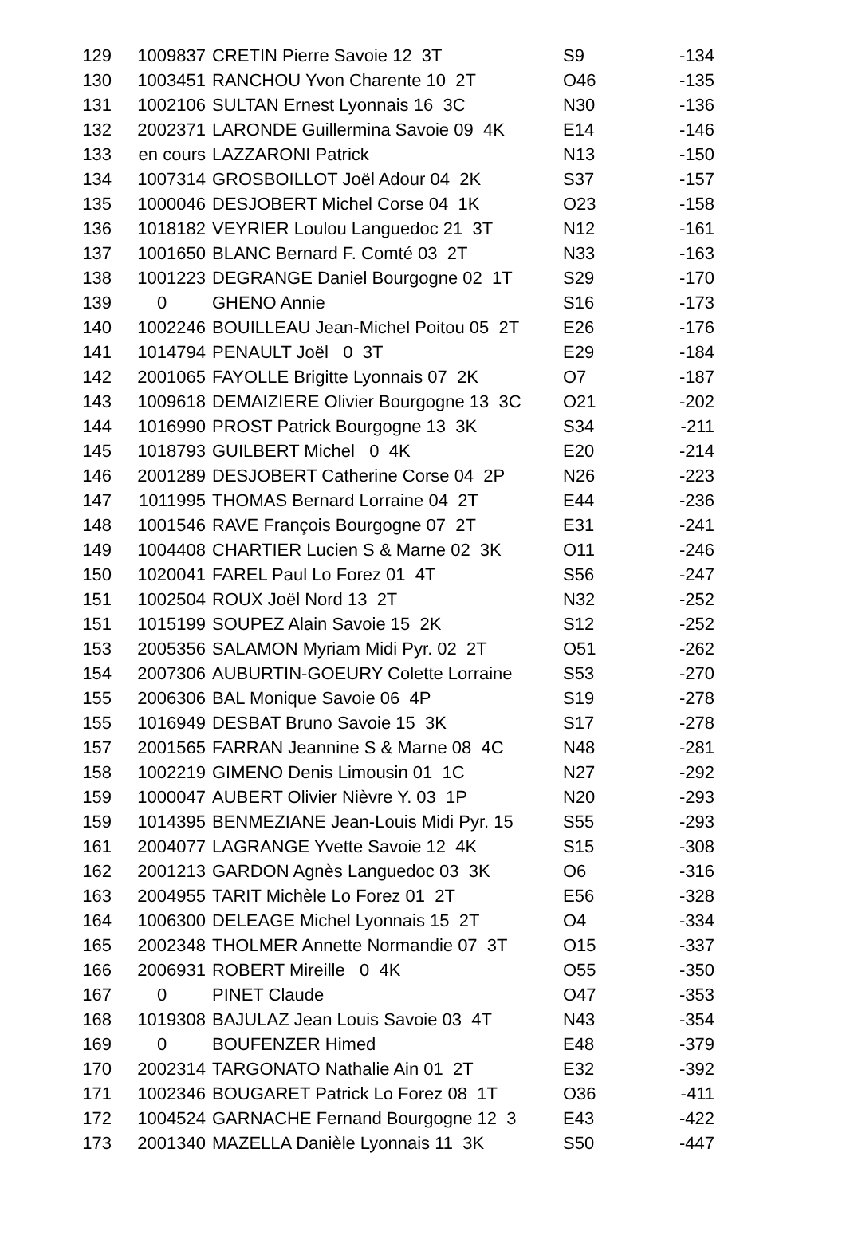| 129 | 1009837 | CRETIN Pierre Savoie 12 3T | S9 | -134 |
| 130 | 1003451 | RANCHOU Yvon Charente 10 2T | O46 | -135 |
| 131 | 1002106 | SULTAN Ernest Lyonnais 16 3C | N30 | -136 |
| 132 | 2002371 | LARONDE Guillermina Savoie 09 4K | E14 | -146 |
| 133 | en cours | LAZZARONI Patrick | N13 | -150 |
| 134 | 1007314 | GROSBOILLOT Joël Adour 04 2K | S37 | -157 |
| 135 | 1000046 | DESJOBERT Michel Corse 04 1K | O23 | -158 |
| 136 | 1018182 | VEYRIER Loulou Languedoc 21 3T | N12 | -161 |
| 137 | 1001650 | BLANC Bernard F. Comté 03 2T | N33 | -163 |
| 138 | 1001223 | DEGRANGE Daniel Bourgogne 02 1T | S29 | -170 |
| 139 | 0 | GHENO Annie | S16 | -173 |
| 140 | 1002246 | BOUILLEAU Jean-Michel Poitou 05 2T | E26 | -176 |
| 141 | 1014794 | PENAULT Joël 0 3T | E29 | -184 |
| 142 | 2001065 | FAYOLLE Brigitte Lyonnais 07 2K | O7 | -187 |
| 143 | 1009618 | DEMAIZIERE Olivier Bourgogne 13 3C | O21 | -202 |
| 144 | 1016990 | PROST Patrick Bourgogne 13 3K | S34 | -211 |
| 145 | 1018793 | GUILBERT Michel 0 4K | E20 | -214 |
| 146 | 2001289 | DESJOBERT Catherine Corse 04 2P | N26 | -223 |
| 147 | 1011995 | THOMAS Bernard Lorraine 04 2T | E44 | -236 |
| 148 | 1001546 | RAVE François Bourgogne 07 2T | E31 | -241 |
| 149 | 1004408 | CHARTIER Lucien S & Marne 02 3K | O11 | -246 |
| 150 | 1020041 | FAREL Paul Lo Forez 01 4T | S56 | -247 |
| 151 | 1002504 | ROUX Joël Nord 13 2T | N32 | -252 |
| 151 | 1015199 | SOUPEZ Alain Savoie 15 2K | S12 | -252 |
| 153 | 2005356 | SALAMON Myriam Midi Pyr. 02 2T | O51 | -262 |
| 154 | 2007306 | AUBURTIN-GOEURY Colette Lorraine | S53 | -270 |
| 155 | 2006306 | BAL Monique Savoie 06 4P | S19 | -278 |
| 155 | 1016949 | DESBAT Bruno Savoie 15 3K | S17 | -278 |
| 157 | 2001565 | FARRAN Jeannine S & Marne 08 4C | N48 | -281 |
| 158 | 1002219 | GIMENO Denis Limousin 01 1C | N27 | -292 |
| 159 | 1000047 | AUBERT Olivier Nièvre Y. 03 1P | N20 | -293 |
| 159 | 1014395 | BENMEZIANE Jean-Louis Midi Pyr. 15 | S55 | -293 |
| 161 | 2004077 | LAGRANGE Yvette Savoie 12 4K | S15 | -308 |
| 162 | 2001213 | GARDON Agnès Languedoc 03 3K | O6 | -316 |
| 163 | 2004955 | TARIT Michèle Lo Forez 01 2T | E56 | -328 |
| 164 | 1006300 | DELEAGE Michel Lyonnais 15 2T | O4 | -334 |
| 165 | 2002348 | THOLMER Annette Normandie 07 3T | O15 | -337 |
| 166 | 2006931 | ROBERT Mireille 0 4K | O55 | -350 |
| 167 | 0 | PINET Claude | O47 | -353 |
| 168 | 1019308 | BAJULAZ Jean Louis Savoie 03 4T | N43 | -354 |
| 169 | 0 | BOUFENZER Himed | E48 | -379 |
| 170 | 2002314 | TARGONATO Nathalie Ain 01 2T | E32 | -392 |
| 171 | 1002346 | BOUGARET Patrick Lo Forez 08 1T | O36 | -411 |
| 172 | 1004524 | GARNACHE Fernand Bourgogne 12 3 | E43 | -422 |
| 173 | 2001340 | MAZELLA Danièle Lyonnais 11 3K | S50 | -447 |